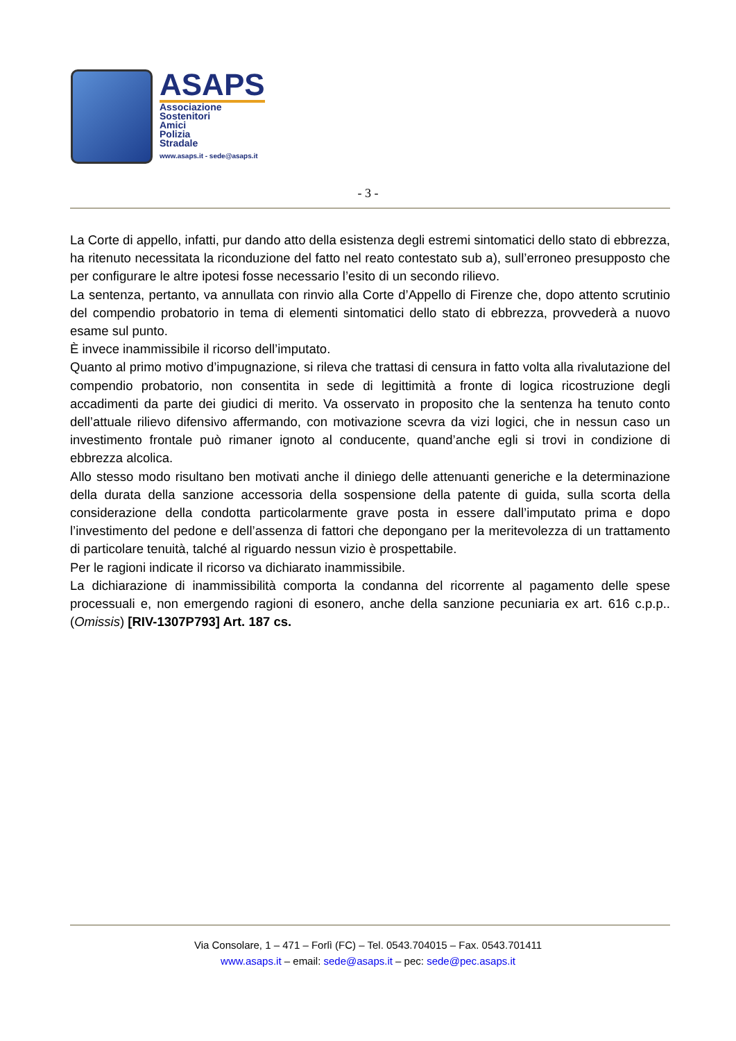ASAPS
Associazione
Sostenitori
Amici
Polizia
Stradale
www.asaps.it - sede@asaps.it
- 3 -
La Corte di appello, infatti, pur dando atto della esistenza degli estremi sintomatici dello stato di ebbrezza, ha ritenuto necessitata la riconduzione del fatto nel reato contestato sub a), sull’erroneo presupposto che per configurare le altre ipotesi fosse necessario l’esito di un secondo rilievo.
La sentenza, pertanto, va annullata con rinvio alla Corte d’Appello di Firenze che, dopo attento scrutinio del compendio probatorio in tema di elementi sintomatici dello stato di ebbrezza, provvederà a nuovo esame sul punto.
È invece inammissibile il ricorso dell’imputato.
Quanto al primo motivo d’impugnazione, si rileva che trattasi di censura in fatto volta alla rivalutazione del compendio probatorio, non consentita in sede di legittimità a fronte di logica ricostruzione degli accadimenti da parte dei giudici di merito. Va osservato in proposito che la sentenza ha tenuto conto dell’attuale rilievo difensivo affermando, con motivazione scevra da vizi logici, che in nessun caso un investimento frontale può rimaner ignoto al conducente, quand’anche egli si trovi in condizione di ebbrezza alcolica.
Allo stesso modo risultano ben motivati anche il diniego delle attenuanti generiche e la determinazione della durata della sanzione accessoria della sospensione della patente di guida, sulla scorta della considerazione della condotta particolarmente grave posta in essere dall’imputato prima e dopo l’investimento del pedone e dell’assenza di fattori che depongano per la meritevolezza di un trattamento di particolare tenuità, talché al riguardo nessun vizio è prospettabile.
Per le ragioni indicate il ricorso va dichiarato inammissibile.
La dichiarazione di inammissibilità comporta la condanna del ricorrente al pagamento delle spese processuali e, non emergendo ragioni di esonero, anche della sanzione pecuniaria ex art. 616 c.p.p.. (Omissis) [RIV-1307P793] Art. 187 cs.
Via Consolare, 1 – 471 – Forlì (FC) – Tel. 0543.704015 – Fax. 0543.701411
www.asaps.it – email: sede@asaps.it – pec: sede@pec.asaps.it